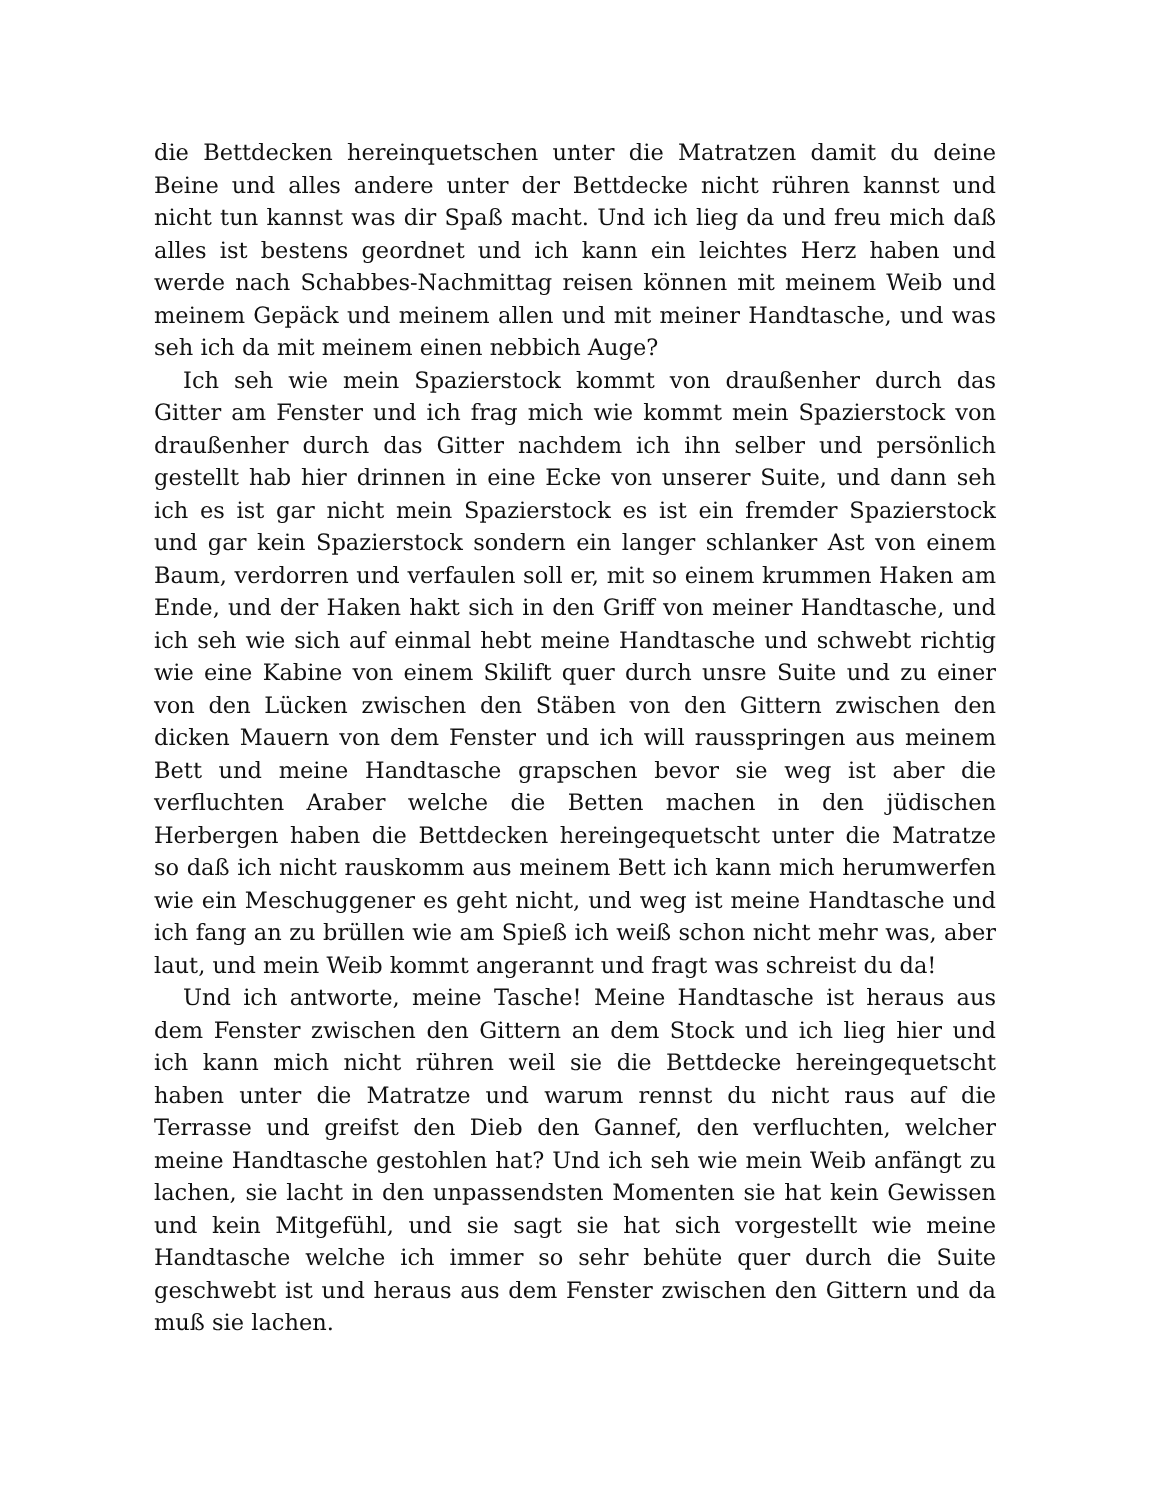die Bettdecken hereinquetschen unter die Matratzen damit du deine Beine und alles andere unter der Bettdecke nicht rühren kannst und nicht tun kannst was dir Spaß macht. Und ich lieg da und freu mich daß alles ist bestens geordnet und ich kann ein leichtes Herz haben und werde nach Schabbes-Nachmittag reisen können mit meinem Weib und meinem Gepäck und meinem allen und mit meiner Handtasche, und was seh ich da mit meinem einen nebbich Auge?
Ich seh wie mein Spazierstock kommt von draußenher durch das Gitter am Fenster und ich frag mich wie kommt mein Spazierstock von draußenher durch das Gitter nachdem ich ihn selber und persönlich gestellt hab hier drinnen in eine Ecke von unserer Suite, und dann seh ich es ist gar nicht mein Spazierstock es ist ein fremder Spazierstock und gar kein Spazierstock sondern ein langer schlanker Ast von einem Baum, verdorren und verfaulen soll er, mit so einem krummen Haken am Ende, und der Haken hakt sich in den Griff von meiner Handtasche, und ich seh wie sich auf einmal hebt meine Handtasche und schwebt richtig wie eine Kabine von einem Skilift quer durch unsre Suite und zu einer von den Lücken zwischen den Stäben von den Gittern zwischen den dicken Mauern von dem Fenster und ich will rausspringen aus meinem Bett und meine Handtasche grapschen bevor sie weg ist aber die verfluchten Araber welche die Betten machen in den jüdischen Herbergen haben die Bettdecken hereingequetscht unter die Matratze so daß ich nicht rauskomm aus meinem Bett ich kann mich herumwerfen wie ein Meschuggener es geht nicht, und weg ist meine Handtasche und ich fang an zu brüllen wie am Spieß ich weiß schon nicht mehr was, aber laut, und mein Weib kommt angerannt und fragt was schreist du da!
Und ich antworte, meine Tasche! Meine Handtasche ist heraus aus dem Fenster zwischen den Gittern an dem Stock und ich lieg hier und ich kann mich nicht rühren weil sie die Bettdecke hereingequetscht haben unter die Matratze und warum rennst du nicht raus auf die Terrasse und greifst den Dieb den Gannef, den verfluchten, welcher meine Handtasche gestohlen hat? Und ich seh wie mein Weib anfängt zu lachen, sie lacht in den unpassendsten Momenten sie hat kein Gewissen und kein Mitgefühl, und sie sagt sie hat sich vorgestellt wie meine Handtasche welche ich immer so sehr behüte quer durch die Suite geschwebt ist und heraus aus dem Fenster zwischen den Gittern und da muß sie lachen.